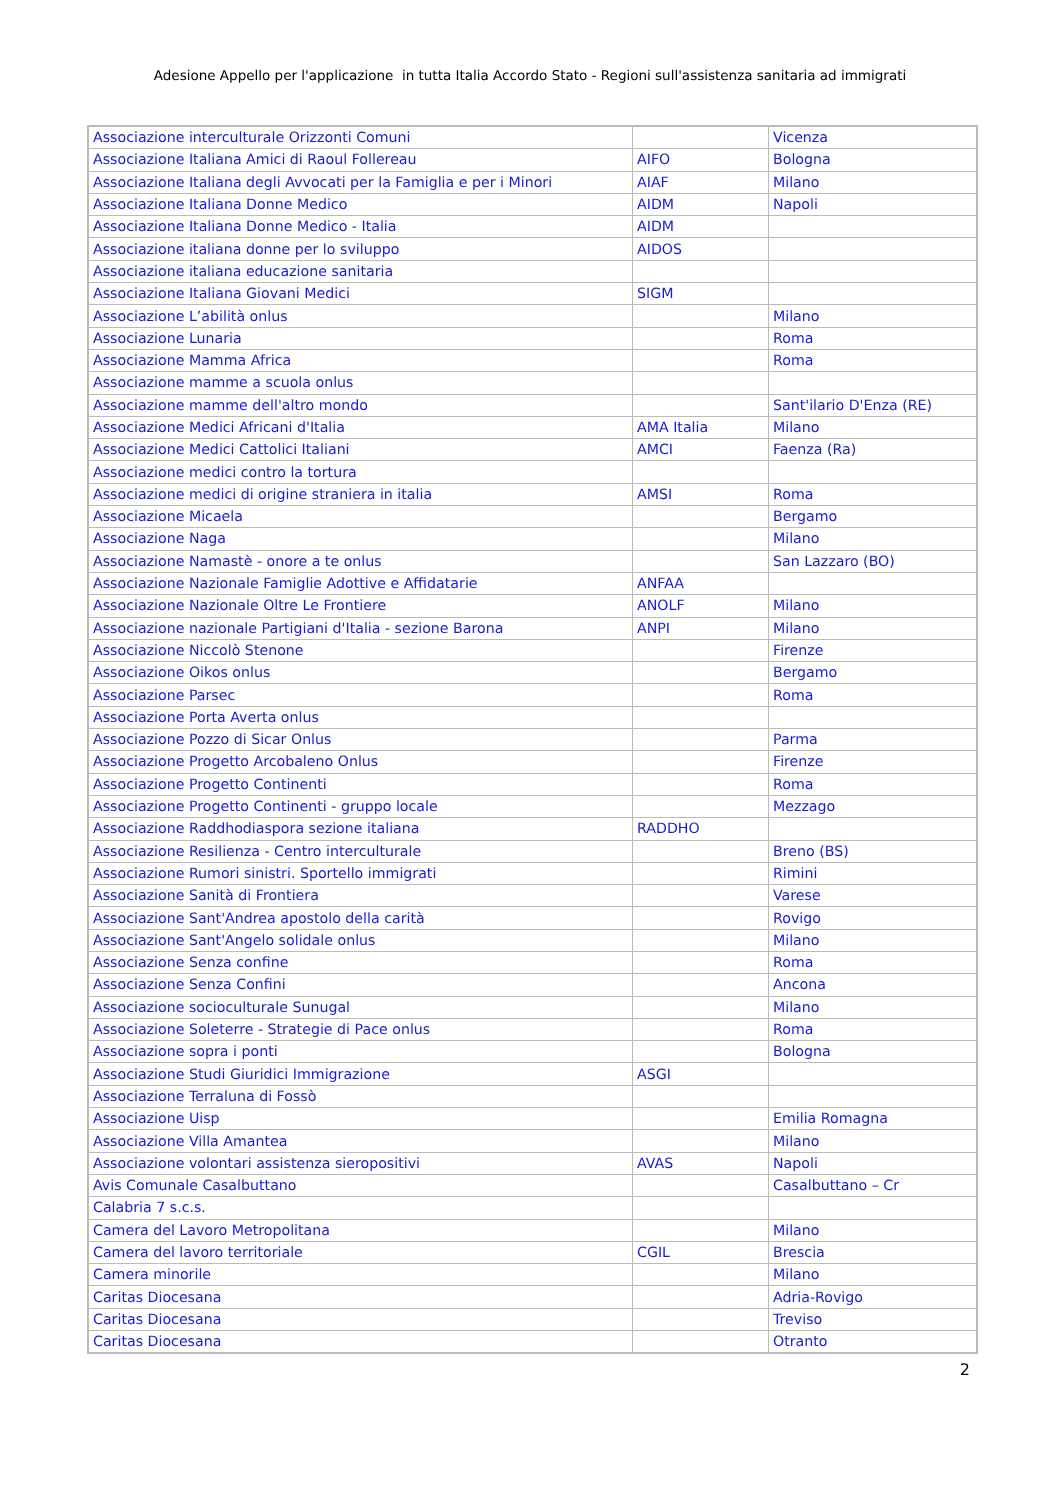Adesione Appello per l'applicazione in tutta Italia Accordo Stato - Regioni sull'assistenza sanitaria ad immigrati
| Associazione interculturale Orizzonti Comuni | | Vicenza |
| Associazione Italiana Amici di Raoul Follereau | AIFO | Bologna |
| Associazione Italiana degli Avvocati per la Famiglia e per i Minori | AIAF | Milano |
| Associazione Italiana Donne Medico | AIDM | Napoli |
| Associazione Italiana Donne Medico - Italia | AIDM | |
| Associazione italiana donne per lo sviluppo | AIDOS | |
| Associazione italiana educazione sanitaria | | |
| Associazione Italiana Giovani Medici | SIGM | |
| Associazione L’abilità onlus | | Milano |
| Associazione Lunaria | | Roma |
| Associazione Mamma Africa | | Roma |
| Associazione mamme a scuola onlus | | |
| Associazione mamme dell'altro mondo | | Sant'ilario D'Enza (RE) |
| Associazione Medici Africani d'Italia | AMA Italia | Milano |
| Associazione Medici Cattolici Italiani | AMCI | Faenza (Ra) |
| Associazione medici contro la tortura | | |
| Associazione medici di origine straniera in italia | AMSI | Roma |
| Associazione Micaela | | Bergamo |
| Associazione Naga | | Milano |
| Associazione Namastè - onore a te onlus | | San Lazzaro (BO) |
| Associazione Nazionale Famiglie Adottive e Affidatarie | ANFAA | |
| Associazione Nazionale Oltre Le Frontiere | ANOLF | Milano |
| Associazione nazionale Partigiani d'Italia - sezione Barona | ANPI | Milano |
| Associazione Niccolò Stenone | | Firenze |
| Associazione Oikos onlus | | Bergamo |
| Associazione Parsec | | Roma |
| Associazione Porta Averta onlus | | |
| Associazione Pozzo di Sicar Onlus | | Parma |
| Associazione Progetto Arcobaleno Onlus | | Firenze |
| Associazione Progetto Continenti | | Roma |
| Associazione Progetto Continenti - gruppo locale | | Mezzago |
| Associazione Raddhodiaspora sezione italiana | RADDHO | |
| Associazione Resilienza - Centro interculturale | | Breno (BS) |
| Associazione Rumori sinistri. Sportello immigrati | | Rimini |
| Associazione Sanità di Frontiera | | Varese |
| Associazione Sant'Andrea apostolo della carità | | Rovigo |
| Associazione Sant'Angelo solidale onlus | | Milano |
| Associazione Senza confine | | Roma |
| Associazione Senza Confini | | Ancona |
| Associazione socioculturale Sunugal | | Milano |
| Associazione Soleterre - Strategie di Pace onlus | | Roma |
| Associazione sopra i ponti | | Bologna |
| Associazione Studi Giuridici Immigrazione | ASGI | |
| Associazione Terraluna di Fossò | | |
| Associazione Uisp | | Emilia Romagna |
| Associazione Villa Amantea | | Milano |
| Associazione volontari assistenza sieropositivi | AVAS | Napoli |
| Avis Comunale Casalbuttano | | Casalbuttano – Cr |
| Calabria 7 s.c.s. | | |
| Camera del Lavoro Metropolitana | | Milano |
| Camera del lavoro territoriale | CGIL | Brescia |
| Camera minorile | | Milano |
| Caritas Diocesana | | Adria-Rovigo |
| Caritas Diocesana | | Treviso |
| Caritas Diocesana | | Otranto |
2